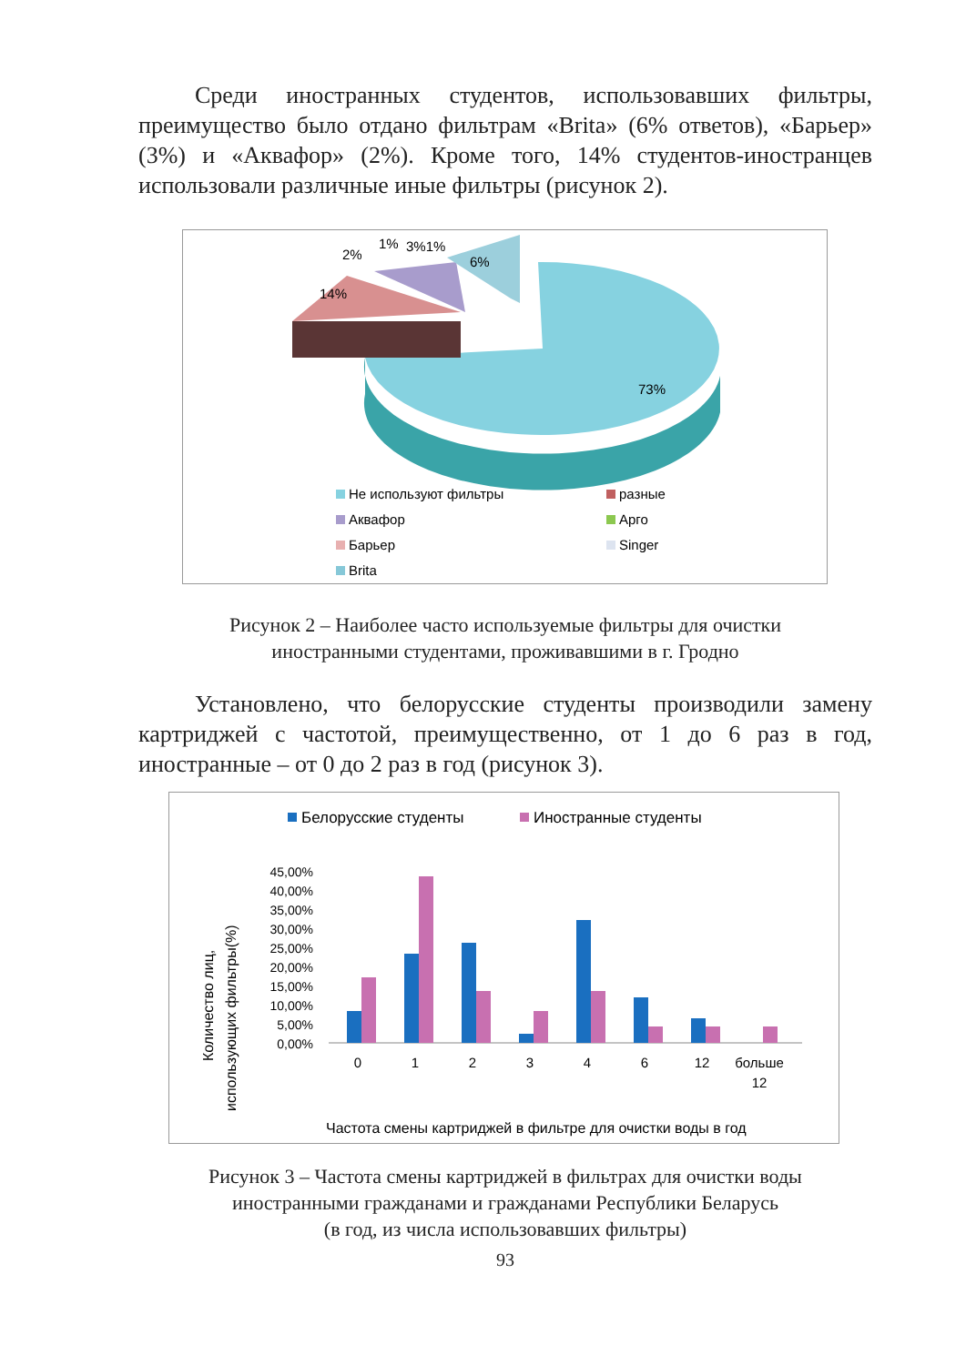Среди иностранных студентов, использовавших фильтры, преимущество было отдано фильтрам «Brita» (6% ответов), «Барьер» (3%) и «Аквафор» (2%). Кроме того, 14% студентов-иностранцев использовали различные иные фильтры (рисунок 2).
2%
1%
3%1%
6%
14%
73%
Не используют фильтры
разные
Аквафор
Арго
Барьер
Singer
Brita
Рисунок 2 – Наиболее часто используемые фильтры для очистки
иностранными студентами, проживавшими в г. Гродно
Установлено, что белорусские студенты производили замену картриджей с частотой, преимущественно, от 1 до 6 раз в год, иностранные – от 0 до 2 раз в год (рисунок 3).
Белорусские студенты
Иностранные студенты
45,00%
40,00%
35,00%
30,00%
25,00%
20,00%
15,00%
10,00%
5,00%
0,00%
Количество лиц,
использующих фильтры(%)
0
1
2
3
4
6
12
больше
12
Частота смены картриджей в фильтре для очистки воды в год
Рисунок 3 – Частота смены картриджей в фильтрах для очистки воды
иностранными гражданами и гражданами Республики Беларусь
(в год, из числа использовавших фильтры)
93